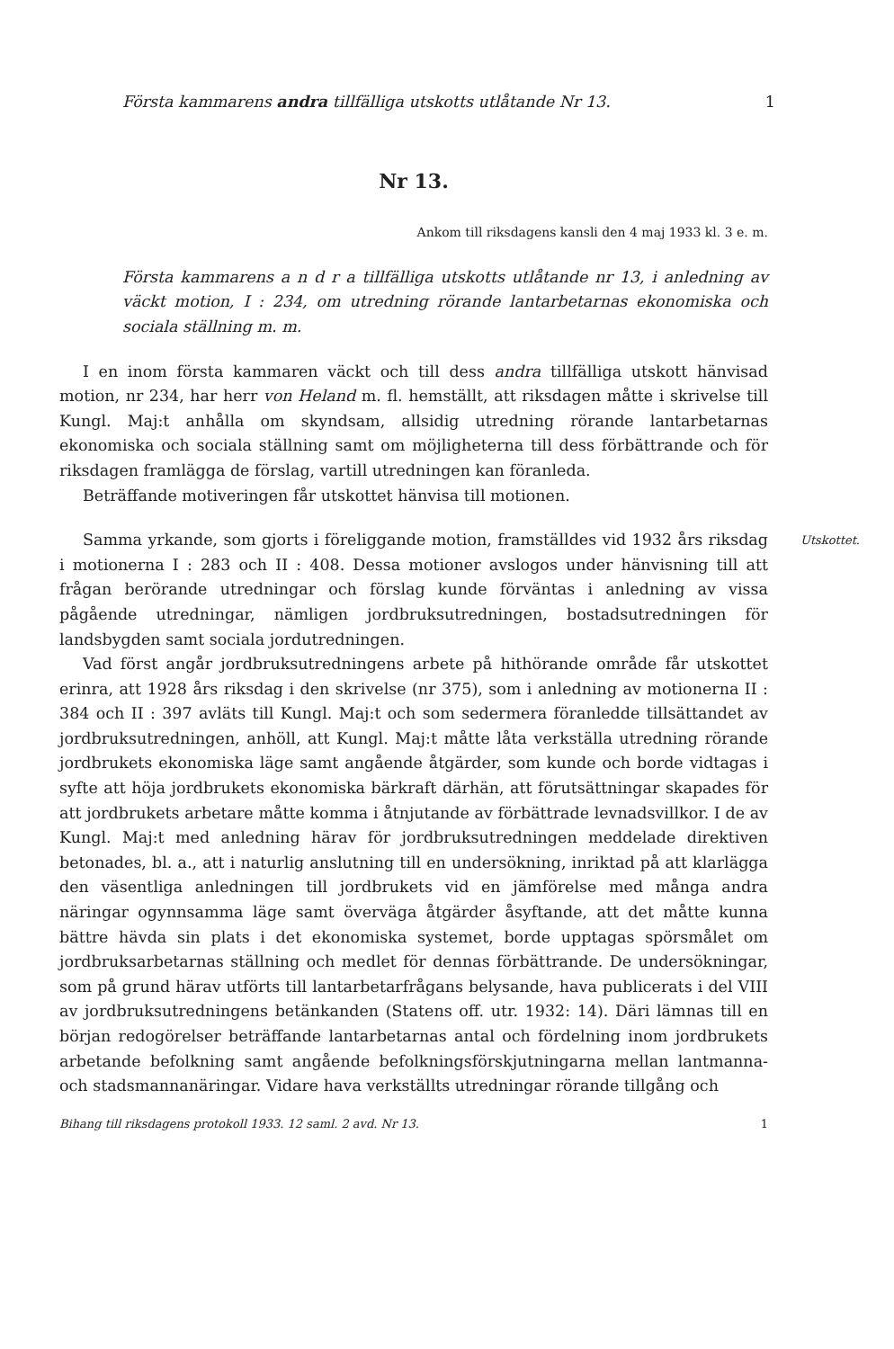Första kammarens andra tillfälliga utskotts utlåtande Nr 13. 1
Nr 13.
Ankom till riksdagens kansli den 4 maj 1933 kl. 3 e. m.
Första kammarens a n d r a tillfälliga utskotts utlåtande nr 13, i anledning av väckt motion, I : 234, om utredning rörande lantarbetarnas ekonomiska och sociala ställning m. m.
I en inom första kammaren väckt och till dess andra tillfälliga utskott hänvisad motion, nr 234, har herr von Heland m. fl. hemställt, att riksdagen måtte i skrivelse till Kungl. Maj:t anhålla om skyndsam, allsidig utredning rörande lantarbetarnas ekonomiska och sociala ställning samt om möjligheterna till dess förbättrande och för riksdagen framlägga de förslag, vartill utredningen kan föranleda.
Beträffande motiveringen får utskottet hänvisa till motionen.
Utskottet.
Samma yrkande, som gjorts i föreliggande motion, framställdes vid 1932 års riksdag i motionerna I : 283 och II : 408. Dessa motioner avslogos under hänvisning till att frågan berörande utredningar och förslag kunde förväntas i anledning av vissa pågående utredningar, nämligen jordbruksutredningen, bostadsutredningen för landsbygden samt sociala jordutredningen.
Vad först angår jordbruksutredningens arbete på hithörande område får utskottet erinra, att 1928 års riksdag i den skrivelse (nr 375), som i anledning av motionerna II : 384 och II : 397 avläts till Kungl. Maj:t och som sedermera föranledde tillsättandet av jordbruksutredningen, anhöll, att Kungl. Maj:t måtte låta verkställa utredning rörande jordbrukets ekonomiska läge samt angående åtgärder, som kunde och borde vidtagas i syfte att höja jordbrukets ekonomiska bärkraft därhän, att förutsättningar skapades för att jordbrukets arbetare måtte komma i åtnjutande av förbättrade levnadsvillkor. I de av Kungl. Maj:t med anledning härav för jordbruksutredningen meddelade direktiven betonades, bl. a., att i naturlig anslutning till en undersökning, inriktad på att klarlägga den väsentliga anledningen till jordbrukets vid en jämförelse med många andra näringar ogynnsamma läge samt överväga åtgärder åsyftande, att det måtte kunna bättre hävda sin plats i det ekonomiska systemet, borde upptagas spörsmålet om jordbruksarbetarnas ställning och medlet för dennas förbättrande. De undersökningar, som på grund härav utförts till lantarbetarfrågans belysande, hava publicerats i del VIII av jordbruksutredningens betänkanden (Statens off. utr. 1932: 14). Däri lämnas till en början redogörelser beträffande lantarbetarnas antal och fördelning inom jordbrukets arbetande befolkning samt angående befolkningsförskjutningarna mellan lantmanna- och stadsmannanäringar. Vidare hava verkställts utredningar rörande tillgång och
Bihang till riksdagens protokoll 1933. 12 saml. 2 avd. Nr 13. 1